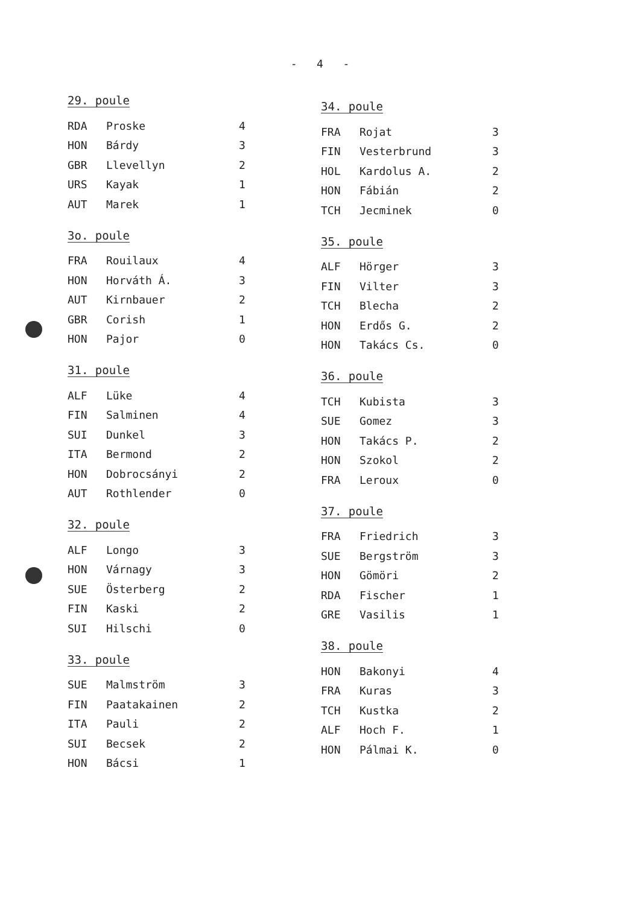- 4 -
29. poule
| RDA | Proske | 4 |
| HON | Bárdy | 3 |
| GBR | Llevellyn | 2 |
| URS | Kayak | 1 |
| AUT | Marek | 1 |
3o. poule
| FRA | Rouilaux | 4 |
| HON | Horváth Á. | 3 |
| AUT | Kirnbauer | 2 |
| GBR | Corish | 1 |
| HON | Pajor | 0 |
31. poule
| ALF | Lüke | 4 |
| FIN | Salminen | 4 |
| SUI | Dunkel | 3 |
| ITA | Bermond | 2 |
| HON | Dobrocsányi | 2 |
| AUT | Rothlender | 0 |
32. poule
| ALF | Longo | 3 |
| HON | Várnagy | 3 |
| SUE | Österberg | 2 |
| FIN | Kaski | 2 |
| SUI | Hilschi | 0 |
33. poule
| SUE | Malmström | 3 |
| FIN | Paatakainen | 2 |
| ITA | Pauli | 2 |
| SUI | Becsek | 2 |
| HON | Bácsi | 1 |
34. poule
| FRA | Rojat | 3 |
| FIN | Vesterbrund | 3 |
| HOL | Kardolus A. | 2 |
| HON | Fábián | 2 |
| TCH | Jecminek | 0 |
35. poule
| ALF | Hörger | 3 |
| FIN | Vilter | 3 |
| TCH | Blecha | 2 |
| HON | Erdős G. | 2 |
| HON | Takács Cs. | 0 |
36. poule
| TCH | Kubista | 3 |
| SUE | Gomez | 3 |
| HON | Takács P. | 2 |
| HON | Szokol | 2 |
| FRA | Leroux | 0 |
37. poule
| FRA | Friedrich | 3 |
| SUE | Bergström | 3 |
| HON | Gömöri | 2 |
| RDA | Fischer | 1 |
| GRE | Vasilis | 1 |
38. poule
| HON | Bakonyi | 4 |
| FRA | Kuras | 3 |
| TCH | Kustka | 2 |
| ALF | Hoch F. | 1 |
| HON | Pálmai K. | 0 |